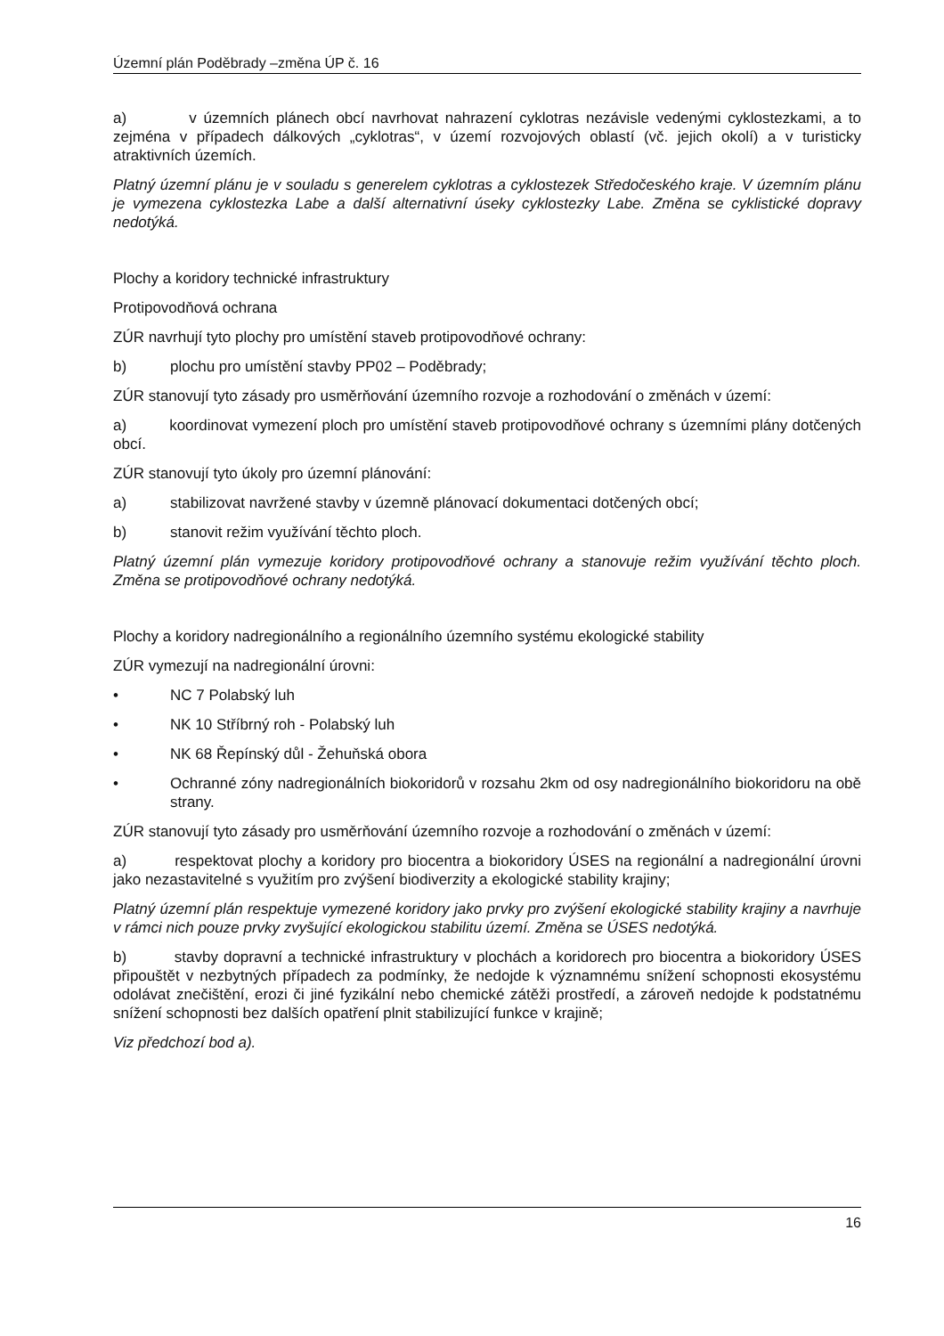Územní plán Poděbrady –změna ÚP č. 16
a) v územních plánech obcí navrhovat nahrazení cyklotras nezávisle vedenými cyklostezkami, a to zejména v případech dálkových „cyklotras“, v území rozvojových oblastí (vč. jejich okolí) a v turisticky atraktivních územích.
Platný územní plánu je v souladu s generelem cyklotras a cyklostezek Středočeského kraje. V územním plánu je vymezena cyklostezka Labe a další alternativní úseky cyklostezky Labe. Změna se cyklistické dopravy nedotýká.
Plochy a koridory technické infrastruktury
Protipovodňová ochrana
ZÚR navrhují tyto plochy pro umístění staveb protipovodňové ochrany:
b) plochu pro umístění stavby PP02 – Poděbrady;
ZÚR stanovují tyto zásady pro usměrňování územního rozvoje a rozhodování o změnách v území:
a) koordinovat vymezení ploch pro umístění staveb protipovodňové ochrany s územními plány dotčených obcí.
ZÚR stanovují tyto úkoly pro územní plánování:
a) stabilizovat navržené stavby v územně plánovací dokumentaci dotčených obcí;
b) stanovit režim využívání těchto ploch.
Platný územní plán vymezuje koridory protipovodňové ochrany a stanovuje režim využívání těchto ploch. Změna se protipovodňové ochrany nedotýká.
Plochy a koridory nadregionálního a regionálního územního systému ekologické stability
ZÚR vymezují na nadregionální úrovni:
• NC 7 Polabský luh
• NK 10 Stříbrný roh - Polabský luh
• NK 68 Řepínský důl - Žehuňská obora
• Ochranné zóny nadregionálních biokoridorů v rozsahu 2km od osy nadregionálního biokoridoru na obě strany.
ZÚR stanovují tyto zásady pro usměrňování územního rozvoje a rozhodování o změnách v území:
a) respektovat plochy a koridory pro biocentra a biokoridory ÚSES na regionální a nadregionální úrovni jako nezastavitelné s využitím pro zvýšení biodiverzity a ekologické stability krajiny;
Platný územní plán respektuje vymezené koridory jako prvky pro zvýšení ekologické stability krajiny a navrhuje v rámci nich pouze prvky zvyšující ekologickou stabilitu území. Změna se ÚSES nedotýká.
b) stavby dopravní a technické infrastruktury v plochách a koridorech pro biocentra a biokoridory ÚSES připouštět v nezbytných případech za podmínky, že nedojde k významnému snížení schopnosti ekosystému odolávat znečištění, erozi či jiné fyzikální nebo chemické zátěži prostředí, a zároveň nedojde k podstatnému snížení schopnosti bez dalších opatření plnit stabilizující funkce v krajině;
Viz předchozí bod a).
16